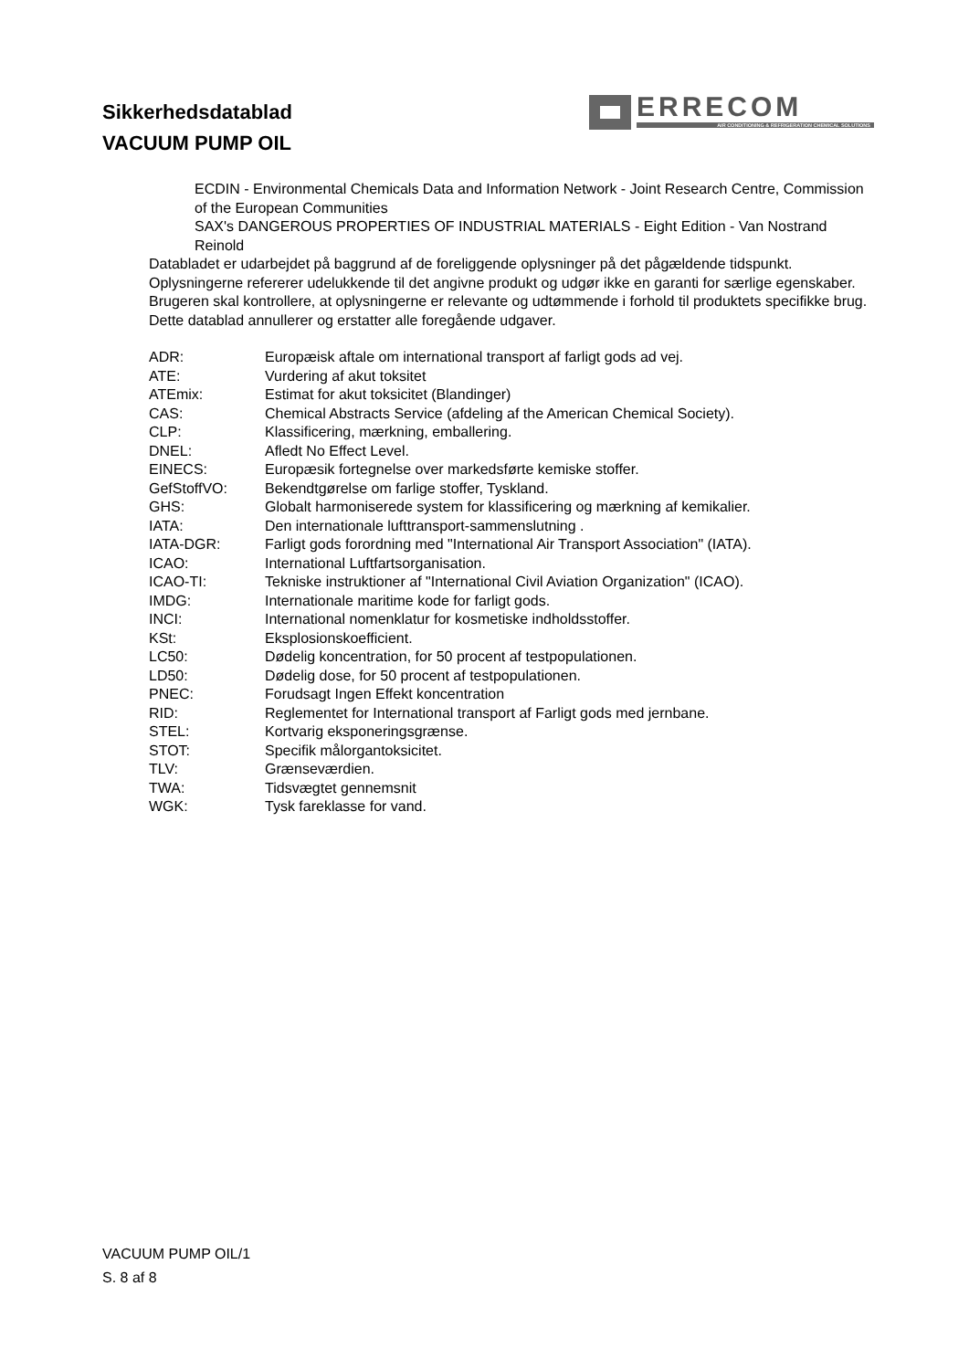Sikkerhedsdatablad
VACUUM PUMP OIL
ERRECOM
AIR CONDITIONING & REFRIGERATION CHEMICAL SOLUTIONS
ECDIN - Environmental Chemicals Data and Information Network - Joint Research Centre, Commission of the European Communities
SAX's DANGEROUS PROPERTIES OF INDUSTRIAL MATERIALS - Eight Edition - Van Nostrand Reinold
Databladet er udarbejdet på baggrund af de foreliggende oplysninger på det pågældende tidspunkt.
Oplysningerne refererer udelukkende til det angivne produkt og udgør ikke en garanti for særlige egenskaber.
Brugeren skal kontrollere, at oplysningerne er relevante og udtømmende i forhold til produktets specifikke brug.
Dette datablad annullerer og erstatter alle foregående udgaver.
| ADR: | Europæisk aftale om international transport af farligt gods ad vej. |
| ATE: | Vurdering af akut toksitet |
| ATEmix: | Estimat for akut toksicitet (Blandinger) |
| CAS: | Chemical Abstracts Service (afdeling af the American Chemical Society). |
| CLP: | Klassificering, mærkning, emballering. |
| DNEL: | Afledt No Effect Level. |
| EINECS: | Europæsik fortegnelse over markedsførte kemiske stoffer. |
| GefStoffVO: | Bekendtgørelse om farlige stoffer, Tyskland. |
| GHS: | Globalt harmoniserede system for klassificering og mærkning af kemikalier. |
| IATA: | Den internationale lufttransport-sammenslutning . |
| IATA-DGR: | Farligt gods forordning med "International Air Transport Association" (IATA). |
| ICAO: | International Luftfartsorganisation. |
| ICAO-TI: | Tekniske instruktioner af "International Civil Aviation Organization" (ICAO). |
| IMDG: | Internationale maritime kode for farligt gods. |
| INCI: | International nomenklatur for kosmetiske indholdsstoffer. |
| KSt: | Eksplosionskoefficient. |
| LC50: | Dødelig koncentration, for 50 procent af testpopulationen. |
| LD50: | Dødelig dose, for 50 procent af testpopulationen. |
| PNEC: | Forudsagt Ingen Effekt koncentration |
| RID: | Reglementet for International transport af Farligt gods med jernbane. |
| STEL: | Kortvarig eksponeringsgrænse. |
| STOT: | Specifik målorgantoksicitet. |
| TLV: | Grænseværdien. |
| TWA: | Tidsvægtet gennemsnit |
| WGK: | Tysk fareklasse for vand. |
VACUUM PUMP OIL/1
S. 8 af 8